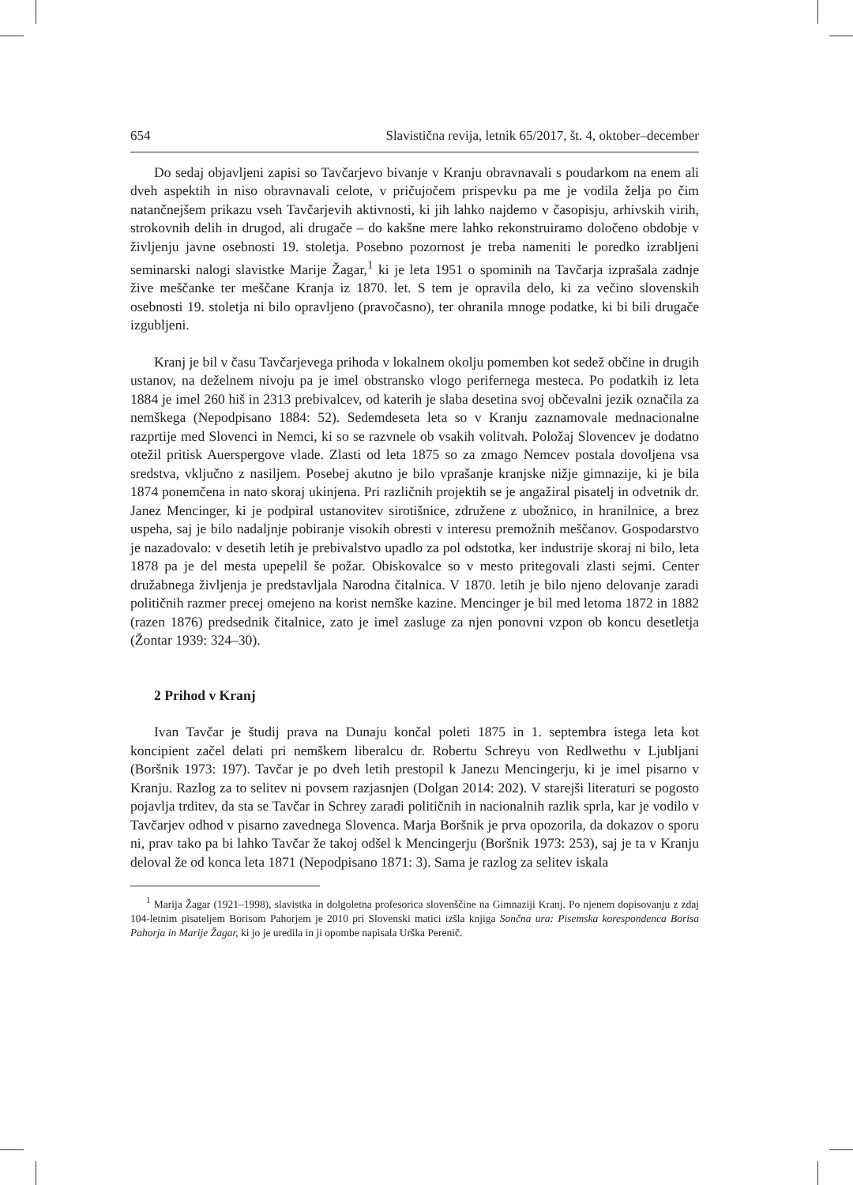654 Slavistična revija, letnik 65/2017, št. 4, oktober–december
Do sedaj objavljeni zapisi so Tavčarjevo bivanje v Kranju obravnavali s poudarkom na enem ali dveh aspektih in niso obravnavali celote, v pričujočem prispevku pa me je vodila želja po čim natančnejšem prikazu vseh Tavčarjevih aktivnosti, ki jih lahko najdemo v časopisju, arhivskih virih, strokovnih delih in drugod, ali drugače – do kakšne mere lahko rekonstruiramo določeno obdobje v življenju javne osebnosti 19. stoletja. Posebno pozornost je treba nameniti le poredko izrabljeni seminarski nalogi slavistke Marije Žagar,<sup>1</sup> ki je leta 1951 o spominih na Tavčarja izprašala zadnje žive meščanke ter meščane Kranja iz 1870. let. S tem je opravila delo, ki za večino slovenskih osebnosti 19. stoletja ni bilo opravljeno (pravočasno), ter ohranila mnoge podatke, ki bi bili drugače izgubljeni.
Kranj je bil v času Tavčarjevega prihoda v lokalnem okolju pomemben kot sedež občine in drugih ustanov, na deželnem nivoju pa je imel obstransko vlogo perifernega mesteca. Po podatkih iz leta 1884 je imel 260 hiš in 2313 prebivalcev, od katerih je slaba desetina svoj občevalni jezik označila za nemškega (Nepodpisano 1884: 52). Sedemdeseta leta so v Kranju zaznamovale mednacionalne razprtije med Slovenci in Nemci, ki so se razvnele ob vsakih volitvah. Položaj Slovencev je dodatno otežil pritisk Auerspergove vlade. Zlasti od leta 1875 so za zmago Nemcev postala dovoljena vsa sredstva, vključno z nasiljem. Posebej akutno je bilo vprašanje kranjske nižje gimnazije, ki je bila 1874 ponemčena in nato skoraj ukinjena. Pri različnih projektih se je angažiral pisatelj in odvetnik dr. Janez Mencinger, ki je podpiral ustanovitev sirotišnice, združene z ubožnico, in hranilnice, a brez uspeha, saj je bilo nadaljnje pobiranje visokih obresti v interesu premožnih meščanov. Gospodarstvo je nazadovalo: v desetih letih je prebivalstvo upadlo za pol odstotka, ker industrije skoraj ni bilo, leta 1878 pa je del mesta upepelil še požar. Obiskovalce so v mesto pritegovali zlasti sejmi. Center družabnega življenja je predstavljala Narodna čitalnica. V 1870. letih je bilo njeno delovanje zaradi političnih razmer precej omejeno na korist nemške kazine. Mencinger je bil med letoma 1872 in 1882 (razen 1876) predsednik čitalnice, zato je imel zasluge za njen ponovni vzpon ob koncu desetletja (Žontar 1939: 324–30).
2 Prihod v Kranj
Ivan Tavčar je študij prava na Dunaju končal poleti 1875 in 1. septembra istega leta kot koncipient začel delati pri nemškem liberalcu dr. Robertu Schreyu von Redlwethu v Ljubljani (Boršnik 1973: 197). Tavčar je po dveh letih prestopil k Janezu Mencingerju, ki je imel pisarno v Kranju. Razlog za to selitev ni povsem razjasnjen (Dolgan 2014: 202). V starejši literaturi se pogosto pojavlja trditev, da sta se Tavčar in Schrey zaradi političnih in nacionalnih razlik sprla, kar je vodilo v Tavčarjev odhod v pisarno zavednega Slovenca. Marja Boršnik je prva opozorila, da dokazov o sporu ni, prav tako pa bi lahko Tavčar že takoj odšel k Mencingerju (Boršnik 1973: 253), saj je ta v Kranju deloval že od konca leta 1871 (Nepodpisano 1871: 3). Sama je razlog za selitev iskala
<sup>1</sup> Marija Žagar (1921–1998), slavistka in dolgoletna profesorica slovenščine na Gimnaziji Kranj. Po njenem dopisovanju z zdaj 104-letnim pisateljem Borisom Pahorjem je 2010 pri Slovenski matici izšla knjiga Sončna ura: Pisemska korespondenca Borisa Pahorja in Marije Žagar, ki jo je uredila in ji opombe napisala Urška Perenič.